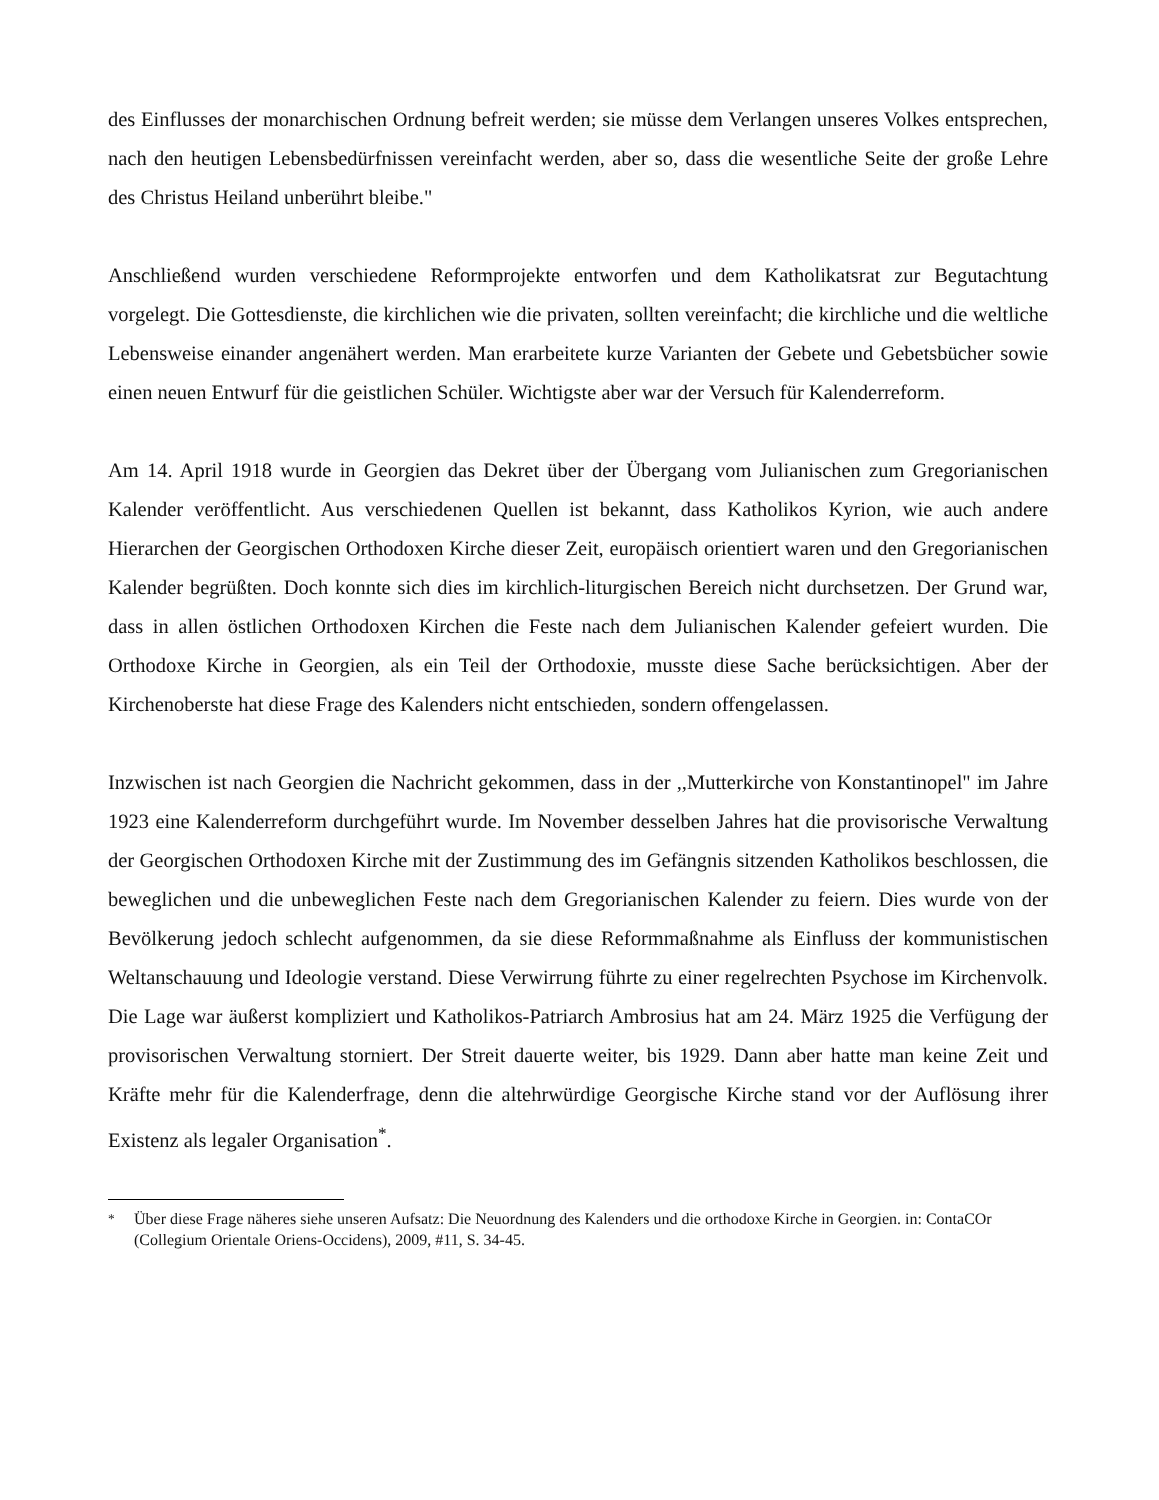des Einflusses der monarchischen Ordnung befreit werden; sie müsse dem Verlangen unseres Volkes entsprechen, nach den heutigen Lebensbedürfnissen vereinfacht werden, aber so, dass die wesentliche Seite der große Lehre des Christus Heiland unberührt bleibe."
Anschließend wurden verschiedene Reformprojekte entworfen und dem Katholikatsrat zur Begutachtung vorgelegt. Die Gottesdienste, die kirchlichen wie die privaten, sollten vereinfacht; die kirchliche und die weltliche Lebensweise einander angenähert werden. Man erarbeitete kurze Varianten der Gebete und Gebetsbücher sowie einen neuen Entwurf für die geistlichen Schüler. Wichtigste aber war der Versuch für Kalenderreform.
Am 14. April 1918 wurde in Georgien das Dekret über der Übergang vom Julianischen zum Gregorianischen Kalender veröffentlicht. Aus verschiedenen Quellen ist bekannt, dass Katholikos Kyrion, wie auch andere Hierarchen der Georgischen Orthodoxen Kirche dieser Zeit, europäisch orientiert waren und den Gregorianischen Kalender begrüßten. Doch konnte sich dies im kirchlich-liturgischen Bereich nicht durchsetzen. Der Grund war, dass in allen östlichen Orthodoxen Kirchen die Feste nach dem Julianischen Kalender gefeiert wurden. Die Orthodoxe Kirche in Georgien, als ein Teil der Orthodoxie, musste diese Sache berücksichtigen. Aber der Kirchenoberste hat diese Frage des Kalenders nicht entschieden, sondern offengelassen.
Inzwischen ist nach Georgien die Nachricht gekommen, dass in der ,,Mutterkirche von Konstantinopel" im Jahre 1923 eine Kalenderreform durchgeführt wurde. Im November desselben Jahres hat die provisorische Verwaltung der Georgischen Orthodoxen Kirche mit der Zustimmung des im Gefängnis sitzenden Katholikos beschlossen, die beweglichen und die unbeweglichen Feste nach dem Gregorianischen Kalender zu feiern. Dies wurde von der Bevölkerung jedoch schlecht aufgenommen, da sie diese Reformmaßnahme als Einfluss der kommunistischen Weltanschauung und Ideologie verstand. Diese Verwirrung führte zu einer regelrechten Psychose im Kirchenvolk. Die Lage war äußerst kompliziert und Katholikos-Patriarch Ambrosius hat am 24. März 1925 die Verfügung der provisorischen Verwaltung storniert. Der Streit dauerte weiter, bis 1929. Dann aber hatte man keine Zeit und Kräfte mehr für die Kalenderfrage, denn die altehrwürdige Georgische Kirche stand vor der Auflösung ihrer Existenz als legaler Organisation<sup>*</sup>.
<sup>*</sup> Über diese Frage näheres siehe unseren Aufsatz: Die Neuordnung des Kalenders und die orthodoxe Kirche in Georgien. in: ContaCOr (Collegium Orientale Oriens-Occidens), 2009, #11, S. 34-45.